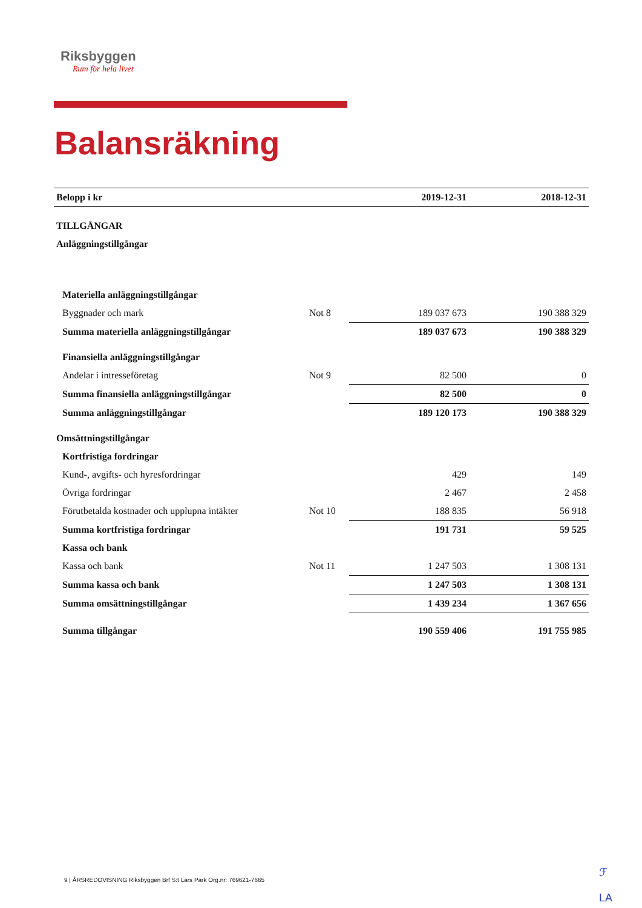Riksbyggen
Rum för hela livet
Balansräkning
| Belopp i kr | | 2019-12-31 | 2018-12-31 |
| --- | --- | --- | --- |
| TILLGÅNGAR | | | |
| Anläggningstillgångar | | | |
| Materiella anläggningstillgångar | | | |
| Byggnader och mark | Not 8 | 189 037 673 | 190 388 329 |
| Summa materiella anläggningstillgångar | | 189 037 673 | 190 388 329 |
| Finansiella anläggningstillgångar | | | |
| Andelar i intresseföretag | Not 9 | 82 500 | 0 |
| Summa finansiella anläggningstillgångar | | 82 500 | 0 |
| Summa anläggningstillgångar | | 189 120 173 | 190 388 329 |
| Omsättningstillgångar | | | |
| Kortfristiga fordringar | | | |
| Kund-, avgifts- och hyresfordringar | | 429 | 149 |
| Övriga fordringar | | 2 467 | 2 458 |
| Förutbetalda kostnader och upplupna intäkter | Not 10 | 188 835 | 56 918 |
| Summa kortfristiga fordringar | | 191 731 | 59 525 |
| Kassa och bank | | | |
| Kassa och bank | Not 11 | 1 247 503 | 1 308 131 |
| Summa kassa och bank | | 1 247 503 | 1 308 131 |
| Summa omsättningstillgångar | | 1 439 234 | 1 367 656 |
| Summa tillgångar | | 190 559 406 | 191 755 985 |
ℱ
LA
9 | ÅRSREDOVISNING Riksbyggen Brf S:t Lars Park Org.nr: 769621-7665